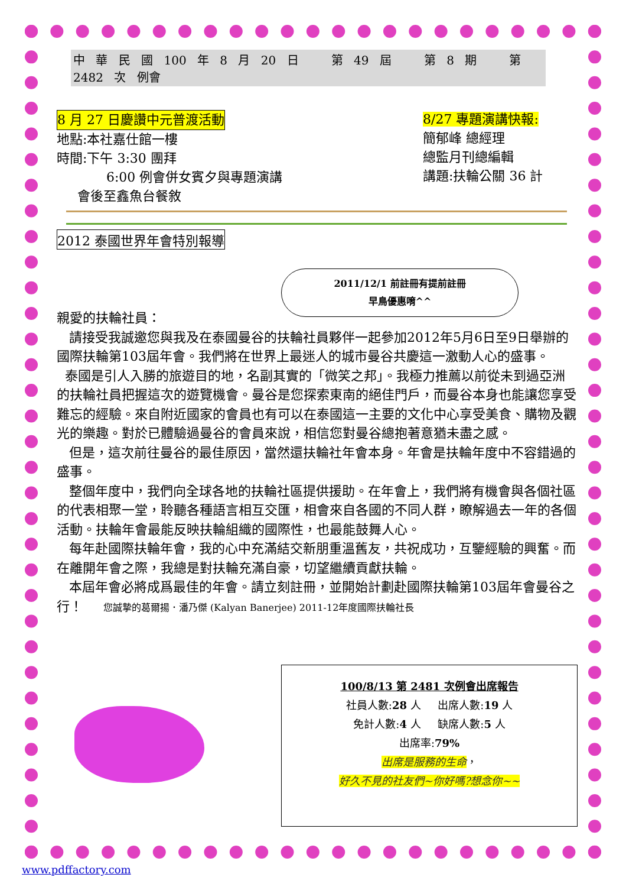中 華 民 國 100 年 8 月 20 日 第 49 屆 第 8 期 第 2482 次 例會
8 月 27 日慶讚中元普渡活動
地點:本社嘉仕館一樓
時間:下午 3:30 團拜
6:00 例會併女賓夕與專題演講
會後至鑫魚台餐敘
8/27 專題演講快報:
簡郁峰 總經理
總監月刊總編輯
講題:扶輪公關 36 計
2012 泰國世界年會特別報導
2011/12/1 前註冊有提前註冊
早鳥優惠唷^^
親愛的扶輪社員：
請接受我誠邀您與我及在泰國曼谷的扶輪社員夥伴一起參加2012年5月6日至9日舉辦的國際扶輪第103屆年會。我們將在世界上最迷人的城市曼谷共慶這一激動人心的盛事。
泰國是引人入勝的旅遊目的地，名副其實的「微笑之邦」。我極力推薦以前從未到過亞洲的扶輪社員把握這次的遊覽機會。曼谷是您探索東南的絕佳門戶，而曼谷本身也能讓您享受難忘的經驗。來自附近國家的會員也有可以在泰國這一主要的文化中心享受美食、購物及觀光的樂趣。對於已體驗過曼谷的會員來說，相信您對曼谷總抱著意猶未盡之感。
但是，這次前往曼谷的最佳原因，當然還扶輪社年會本身。年會是扶輪年度中不容錯過的盛事。
整個年度中，我們向全球各地的扶輪社區提供援助。在年會上，我們將有機會與各個社區的代表相聚一堂，聆聽各種語言相互交匯，相會來自各國的不同人群，瞭解過去一年的各個活動。扶輪年會最能反映扶輪組織的國際性，也最能鼓舞人心。
每年赴國際扶輪年會，我的心中充滿結交新朋重溫舊友，共祝成功，互鑒經驗的興奮。而在離開年會之際，我總是對扶輪充滿自豪，切望繼續貢獻扶輪。
本屆年會必將成爲最佳的年會。請立刻註冊，並開始計劃赴國際扶輪第103屆年會曼谷之行！ 您誠摯的葛爾揚．潘乃傑 (Kalyan Banerjee) 2011-12年度國際扶輪社長
100/8/13 第 2481 次例會出席報告
社員人數:28 人 出席人數:19 人
免計人數:4 人 缺席人數:5 人
出席率:79%
出席是服務的生命，
好久不見的社友們~你好嗎?想念你~~
www.pdffactory.com